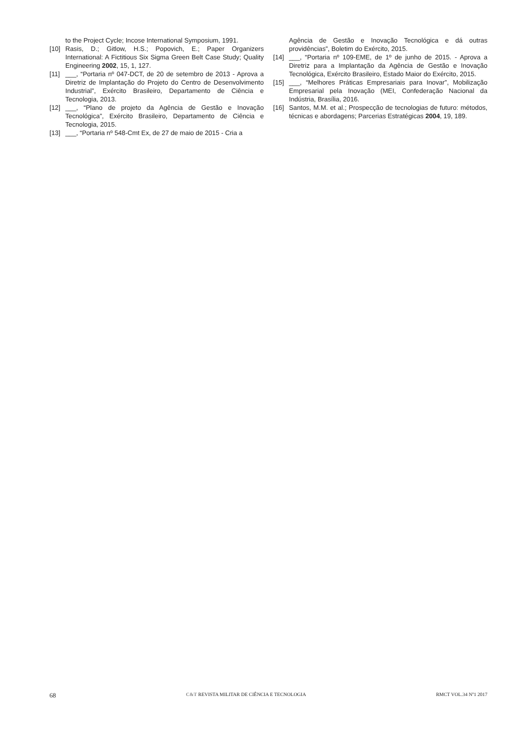to the Project Cycle; Incose International Symposium, 1991.
[10] Rasis, D.; Gitlow, H.S.; Popovich, E.; Paper Organizers International: A Fictitious Six Sigma Green Belt Case Study; Quality Engineering 2002, 15, 1, 127.
[11] ___, “Portaria nº 047-DCT, de 20 de setembro de 2013 - Aprova a Diretriz de Implantação do Projeto do Centro de Desenvolvimento Industrial”, Exército Brasileiro, Departamento de Ciência e Tecnologia, 2013.
[12] ___, “Plano de projeto da Agência de Gestão e Inovação Tecnológica”, Exército Brasileiro, Departamento de Ciência e Tecnologia, 2015.
[13] ___, “Portaria nº 548-Cmt Ex, de 27 de maio de 2015 - Cria a
Agência de Gestão e Inovação Tecnológica e dá outras providências”, Boletim do Exército, 2015.
[14] ___, “Portaria nº 109-EME, de 1º de junho de 2015. - Aprova a Diretriz para a Implantação da Agência de Gestão e Inovação Tecnológica, Exército Brasileiro, Estado Maior do Exército, 2015.
[15] ___, “Melhores Práticas Empresariais para Inovar”, Mobilização Empresarial pela Inovação (MEI, Confederação Nacional da Indústria, Brasília, 2016.
[16] Santos, M.M. et al.; Prospecção de tecnologias de futuro: métodos, técnicas e abordagens; Parcerias Estratégicas 2004, 19, 189.
68 C&T REVISTA MILITAR DE CIÊNCIA E TECNOLOGIA RMCT VOL.34 Nº1 2017